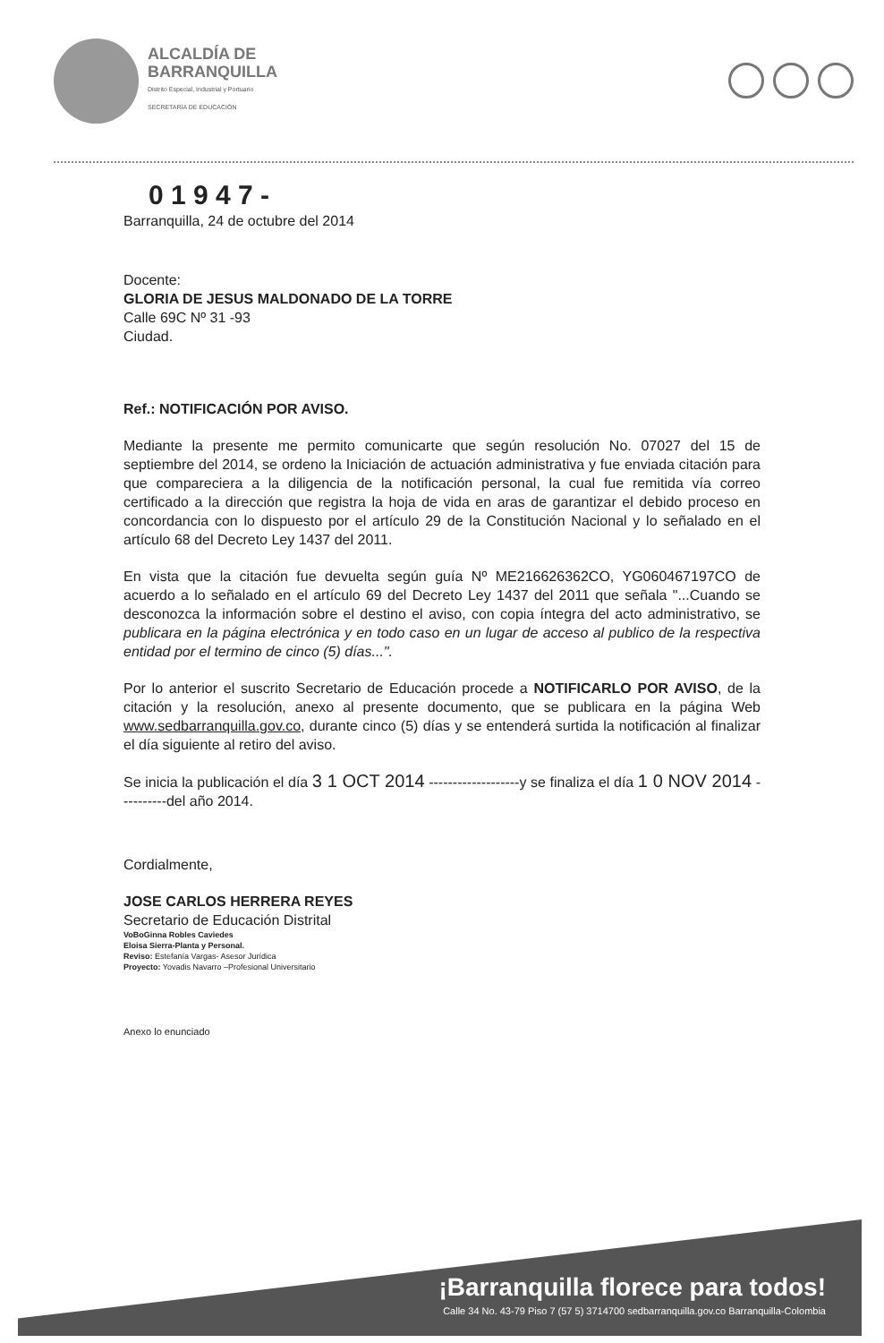ALCALDÍA DE
BARRANQUILLA
Distrito Especial, Industrial y Portuario
SECRETARÍA DE EDUCACIÓN
0 1 9 4 7 -
Barranquilla, 24 de octubre del 2014
Docente:
GLORIA DE JESUS MALDONADO DE LA TORRE
Calle 69C Nº 31 -93
Ciudad.
Ref.: NOTIFICACIÓN POR AVISO.
Mediante la presente me permito comunicarte que según resolución No. 07027 del 15 de septiembre del 2014, se ordeno la Iniciación de actuación administrativa y fue enviada citación para que compareciera a la diligencia de la notificación personal, la cual fue remitida vía correo certificado a la dirección que registra la hoja de vida en aras de garantizar el debido proceso en concordancia con lo dispuesto por el artículo 29 de la Constitución Nacional y lo señalado en el artículo 68 del Decreto Ley 1437 del 2011.
En vista que la citación fue devuelta según guía Nº ME216626362CO, YG060467197CO de acuerdo a lo señalado en el artículo 69 del Decreto Ley 1437 del 2011 que señala "...Cuando se desconozca la información sobre el destino el aviso, con copia íntegra del acto administrativo, se publicara en la página electrónica y en todo caso en un lugar de acceso al publico de la respectiva entidad por el termino de cinco (5) días...".
Por lo anterior el suscrito Secretario de Educación procede a NOTIFICARLO POR AVISO, de la citación y la resolución, anexo al presente documento, que se publicara en la página Web www.sedbarranquilla.gov.co, durante cinco (5) días y se entenderá surtida la notificación al finalizar el día siguiente al retiro del aviso.
Se inicia la publicación el día 3 1 OCT 2014 -------------------y se finaliza el día 1 0 NOV 2014 ----------del año 2014.
Cordialmente,
JOSE CARLOS HERRERA REYES
Secretario de Educación Distrital
VoBoGinna Robles Caviedes
Eloisa Sierra-Planta y Personal.
Reviso: Estefanía Vargas- Asesor Jurídica
Proyecto: Yovadis Navarro –Profesional Universitario
Anexo lo enunciado
¡Barranquilla florece para todos!
Calle 34 No. 43-79 Piso 7 (57 5) 3714700 sedbarranquilla.gov.co Barranquilla-Colombia